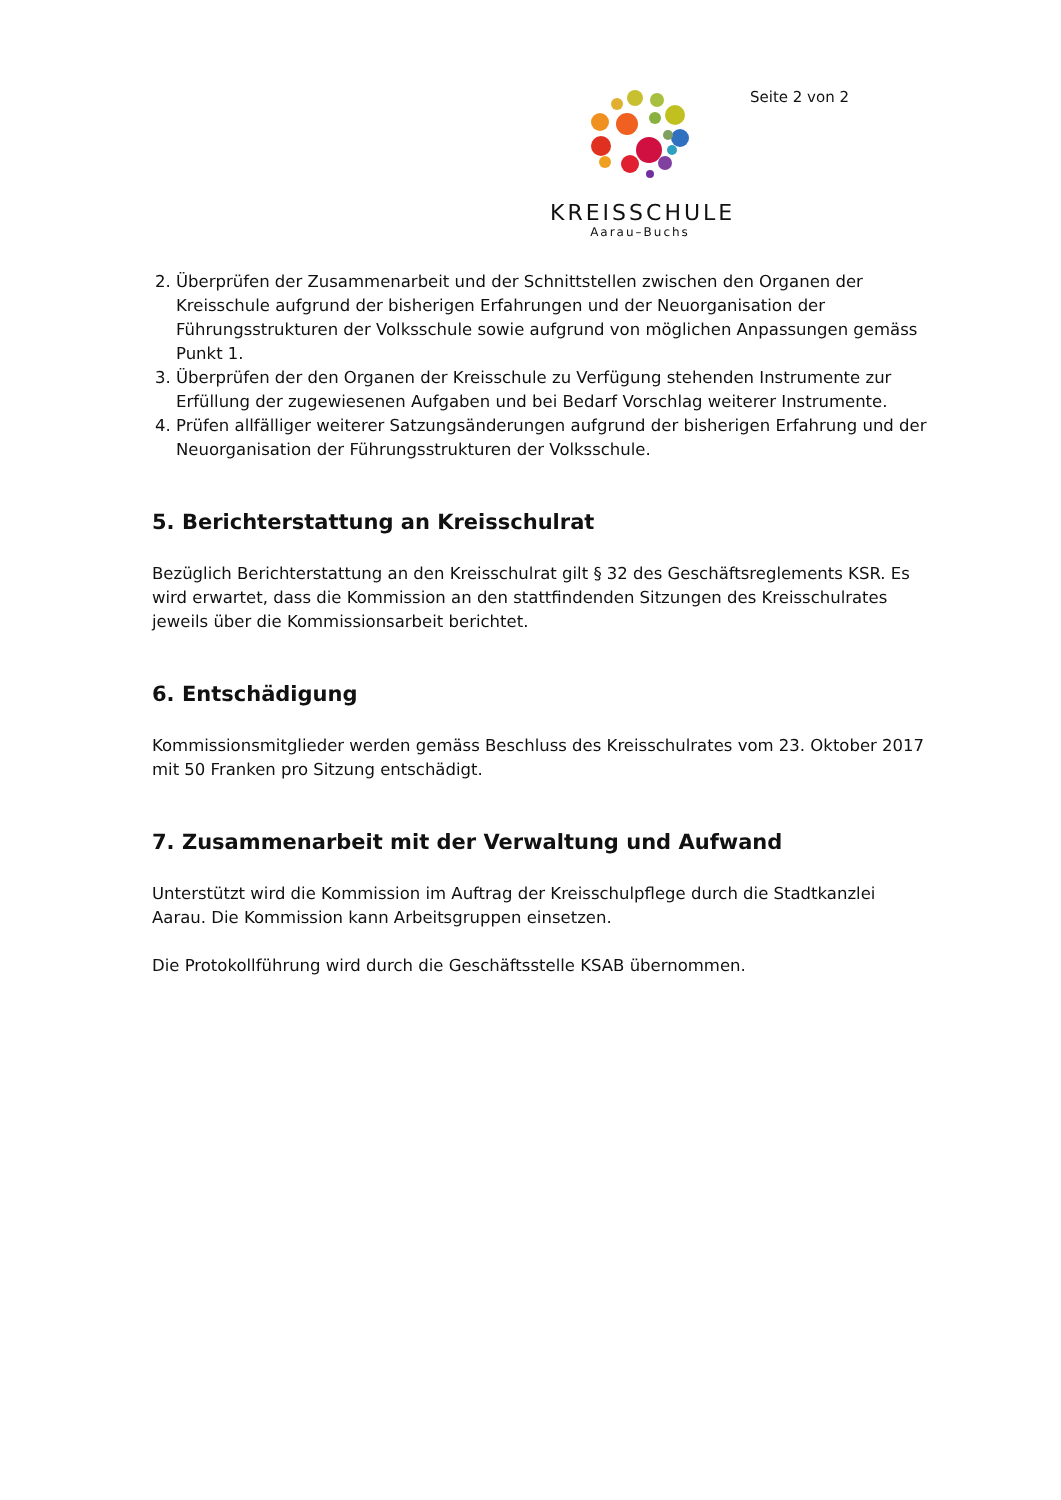KREISSCHULE
Aarau–Buchs
Seite 2 von 2
2. Überprüfen der Zusammenarbeit und der Schnittstellen zwischen den Organen der Kreisschule aufgrund der bisherigen Erfahrungen und der Neuorganisation der Führungsstrukturen der Volksschule sowie aufgrund von möglichen Anpassungen gemäss Punkt 1.
3. Überprüfen der den Organen der Kreisschule zu Verfügung stehenden Instrumente zur Erfüllung der zugewiesenen Aufgaben und bei Bedarf Vorschlag weiterer Instrumente.
4. Prüfen allfälliger weiterer Satzungsänderungen aufgrund der bisherigen Erfahrung und der Neuorganisation der Führungsstrukturen der Volksschule.
5. Berichterstattung an Kreisschulrat
Bezüglich Berichterstattung an den Kreisschulrat gilt § 32 des Geschäftsreglements KSR. Es wird erwartet, dass die Kommission an den stattfindenden Sitzungen des Kreisschulrates jeweils über die Kommissionsarbeit berichtet.
6. Entschädigung
Kommissionsmitglieder werden gemäss Beschluss des Kreisschulrates vom 23. Oktober 2017 mit 50 Franken pro Sitzung entschädigt.
7. Zusammenarbeit mit der Verwaltung und Aufwand
Unterstützt wird die Kommission im Auftrag der Kreisschulpflege durch die Stadtkanzlei Aarau. Die Kommission kann Arbeitsgruppen einsetzen.
Die Protokollführung wird durch die Geschäftsstelle KSAB übernommen.